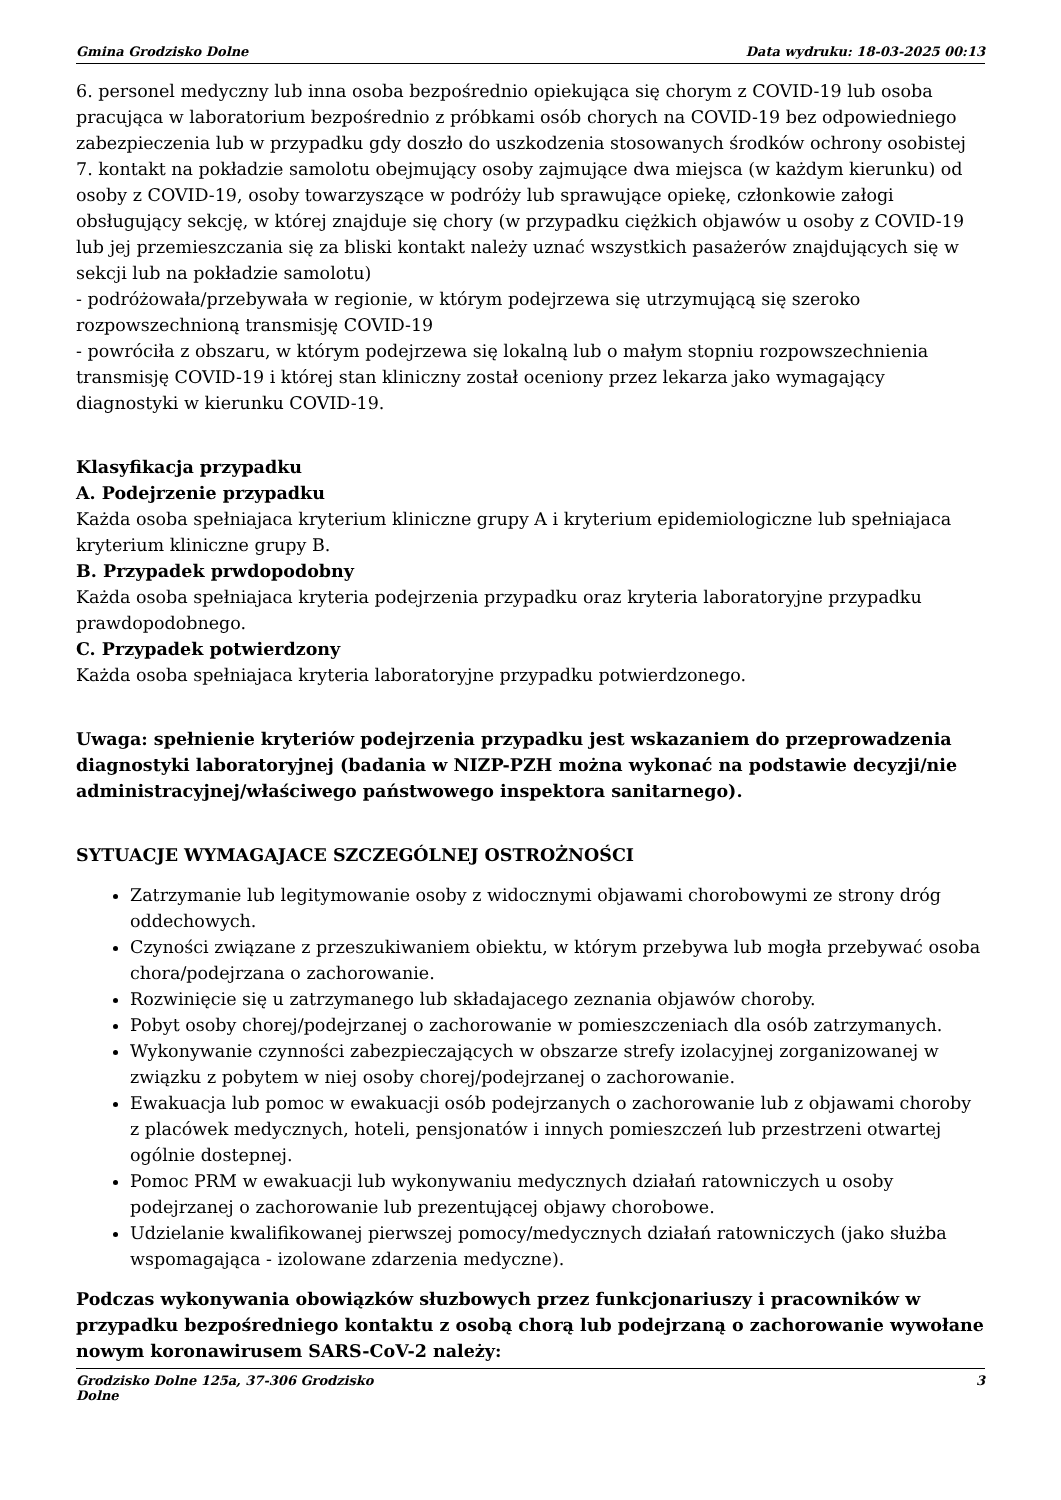Gmina Grodzisko Dolne Data wydruku: 18-03-2025 00:13
6. personel medyczny lub inna osoba bezpośrednio opiekująca się chorym z COVID-19 lub osoba pracująca w laboratorium bezpośrednio z próbkami osób chorych na COVID-19 bez odpowiedniego zabezpieczenia lub w przypadku gdy doszło do uszkodzenia stosowanych środków ochrony osobistej
7. kontakt na pokładzie samolotu obejmujący osoby zajmujące dwa miejsca (w każdym kierunku) od osoby z COVID-19, osoby towarzyszące w podróży lub sprawujące opiekę, członkowie załogi obsługujący sekcję, w której znajduje się chory (w przypadku ciężkich objawów u osoby z COVID-19 lub jej przemieszczania się za bliski kontakt należy uznać wszystkich pasażerów znajdujących się w sekcji lub na pokładzie samolotu)
- podróżowała/przebywała w regionie, w którym podejrzewa się utrzymującą się szeroko rozpowszechnioną transmisję COVID-19
- powróciła z obszaru, w którym podejrzewa się lokalną lub o małym stopniu rozpowszechnienia transmisję COVID-19 i której stan kliniczny został oceniony przez lekarza jako wymagający diagnostyki w kierunku COVID-19.
Klasyfikacja przypadku
A. Podejrzenie przypadku
Każda osoba spełniajaca kryterium kliniczne grupy A i kryterium epidemiologiczne lub spełniajaca kryterium kliniczne grupy B.
B. Przypadek prwdopodobny
Każda osoba spełniajaca kryteria podejrzenia przypadku oraz kryteria laboratoryjne przypadku prawdopodobnego.
C. Przypadek potwierdzony
Każda osoba spełniajaca kryteria laboratoryjne przypadku potwierdzonego.
Uwaga: spełnienie kryteriów podejrzenia przypadku jest wskazaniem do przeprowadzenia diagnostyki laboratoryjnej (badania w NIZP-PZH można wykonać na podstawie decyzji/nie administracyjnej/właściwego państwowego inspektora sanitarnego).
SYTUACJE WYMAGAJACE SZCZEGÓLNEJ OSTROŻNOŚCI
Zatrzymanie lub legitymowanie osoby z widocznymi objawami chorobowymi ze strony dróg oddechowych.
Czyności związane z przeszukiwaniem obiektu, w którym przebywa lub mogła przebywać osoba chora/podejrzana o zachorowanie.
Rozwinięcie się u zatrzymanego lub składajacego zeznania objawów choroby.
Pobyt osoby chorej/podejrzanej o zachorowanie w pomieszczeniach dla osób zatrzymanych.
Wykonywanie czynności zabezpieczających w obszarze strefy izolacyjnej zorganizowanej w związku z pobytem w niej osoby chorej/podejrzanej o zachorowanie.
Ewakuacja lub pomoc w ewakuacji osób podejrzanych o zachorowanie lub z objawami choroby z placówek medycznych, hoteli, pensjonatów i innych pomieszczeń lub przestrzeni otwartej ogólnie dostepnej.
Pomoc PRM w ewakuacji lub wykonywaniu medycznych działań ratowniczych u osoby podejrzanej o zachorowanie lub prezentującej objawy chorobowe.
Udzielanie kwalifikowanej pierwszej pomocy/medycznych działań ratowniczych (jako służba wspomagająca - izolowane zdarzenia medyczne).
Podczas wykonywania obowiązków słuzbowych przez funkcjonariuszy i pracowników w przypadku bezpośredniego kontaktu z osobą chorą lub podejrzaną o zachorowanie wywołane nowym koronawirusem SARS-CoV-2 należy:
Grodzisko Dolne 125a, 37-306 Grodzisko
Dolne 3